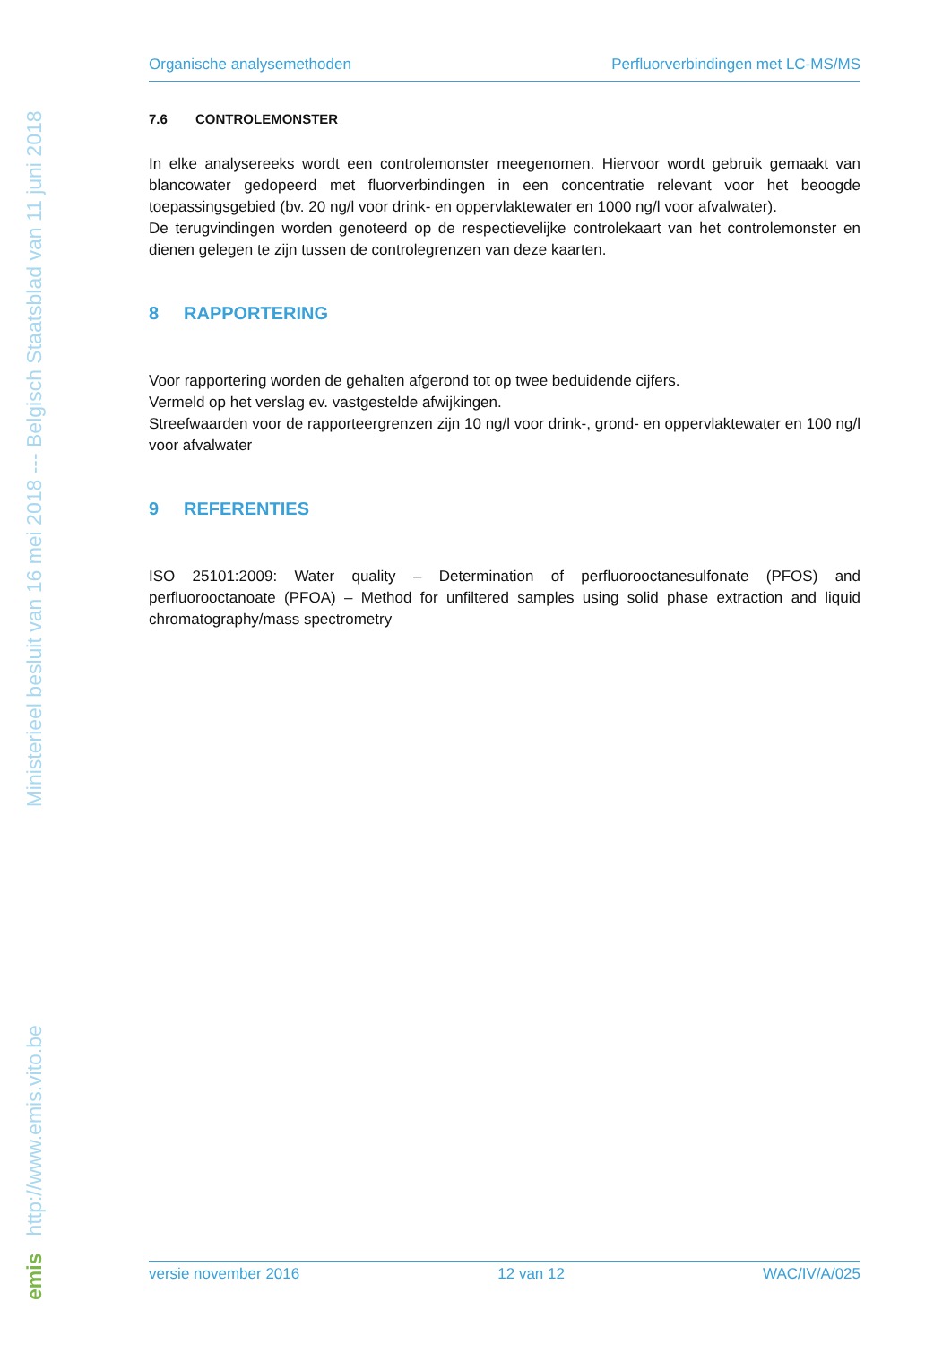emis http://www.emis.vito.be Ministerieel besluit van 16 mei 2018 --- Belgisch Staatsblad van 11 juni 2018
Organische analysemethoden Perfluorverbindingen met LC-MS/MS
7.6 CONTROLEMONSTER
In elke analysereeks wordt een controlemonster meegenomen. Hiervoor wordt gebruik gemaakt van blancowater gedopeerd met fluorverbindingen in een concentratie relevant voor het beoogde toepassingsgebied (bv. 20 ng/l voor drink- en oppervlaktewater en 1000 ng/l voor afvalwater).
De terugvindingen worden genoteerd op de respectievelijke controlekaart van het controlemonster en dienen gelegen te zijn tussen de controlegrenzen van deze kaarten.
8 RAPPORTERING
Voor rapportering worden de gehalten afgerond tot op twee beduidende cijfers.
Vermeld op het verslag ev. vastgestelde afwijkingen.
Streefwaarden voor de rapporteergrenzen zijn 10 ng/l voor drink-, grond- en oppervlaktewater en 100 ng/l voor afvalwater
9 REFERENTIES
ISO 25101:2009: Water quality – Determination of perfluorooctanesulfonate (PFOS) and perfluorooctanoate (PFOA) – Method for unfiltered samples using solid phase extraction and liquid chromatography/mass spectrometry
versie november 2016 12 van 12 WAC/IV/A/025